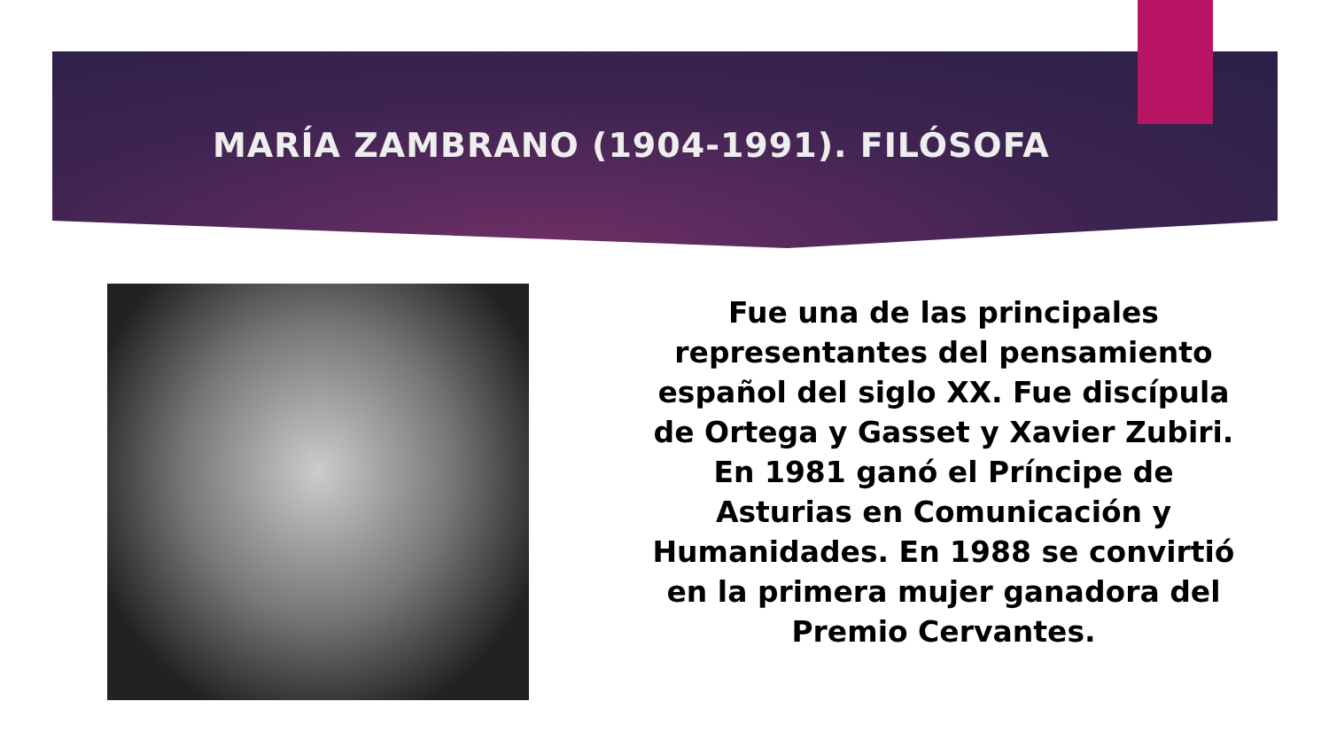MARÍA ZAMBRANO (1904-1991). FILÓSOFA
Fue una de las principales representantes del pensamiento español del siglo XX. Fue discípula de Ortega y Gasset y Xavier Zubiri. En 1981 ganó el Príncipe de Asturias en Comunicación y Humanidades. En 1988 se convirtió en la primera mujer ganadora del Premio Cervantes.